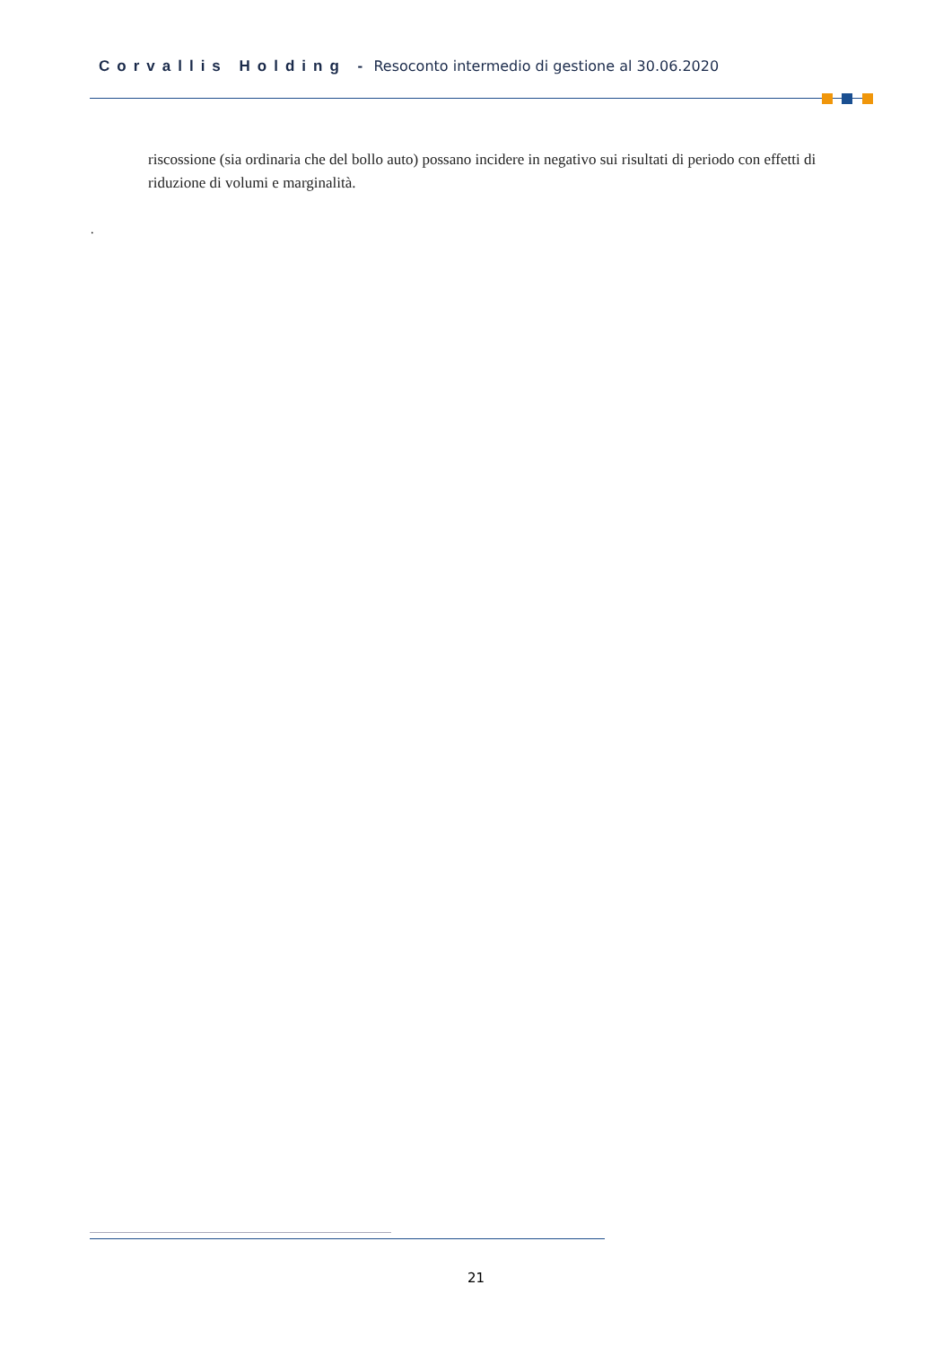Corvallis Holding - Resoconto intermedio di gestione al 30.06.2020
riscossione (sia ordinaria che del bollo auto) possano incidere in negativo sui risultati di periodo con effetti di riduzione di volumi e marginalità.
.
21